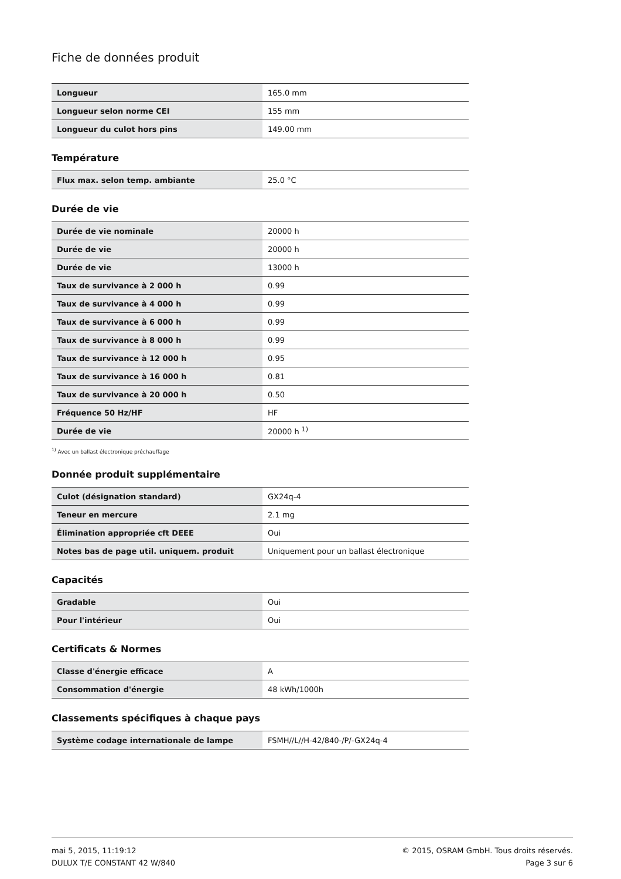Fiche de données produit
| Longueur | 165.0 mm |
| Longueur selon norme CEI | 155 mm |
| Longueur du culot hors pins | 149.00 mm |
Température
| Flux max. selon temp. ambiante | 25.0 °C |
Durée de vie
| Durée de vie nominale | 20000 h |
| Durée de vie | 20000 h |
| Durée de vie | 13000 h |
| Taux de survivance à 2 000 h | 0.99 |
| Taux de survivance à 4 000 h | 0.99 |
| Taux de survivance à 6 000 h | 0.99 |
| Taux de survivance à 8 000 h | 0.99 |
| Taux de survivance à 12 000 h | 0.95 |
| Taux de survivance à 16 000 h | 0.81 |
| Taux de survivance à 20 000 h | 0.50 |
| Fréquence 50 Hz/HF | HF |
| Durée de vie | 20000 h <sup>1)</sup> |
<sup>1)</sup> Avec un ballast électronique préchauffage
Donnée produit supplémentaire
| Culot (désignation standard) | GX24q-4 |
| Teneur en mercure | 2.1 mg |
| Élimination appropriée cft DEEE | Oui |
| Notes bas de page util. uniquem. produit | Uniquement pour un ballast électronique |
Capacités
| Gradable | Oui |
| Pour l'intérieur | Oui |
Certificats & Normes
| Classe d'énergie efficace | A |
| Consommation d'énergie | 48 kWh/1000h |
Classements spécifiques à chaque pays
| Système codage internationale de lampe | FSMH//L//H-42/840-/P/-GX24q-4 |
mai 5, 2015, 11:19:12
DULUX T/E CONSTANT 42 W/840
© 2015, OSRAM GmbH. Tous droits réservés.
Page 3 sur 6